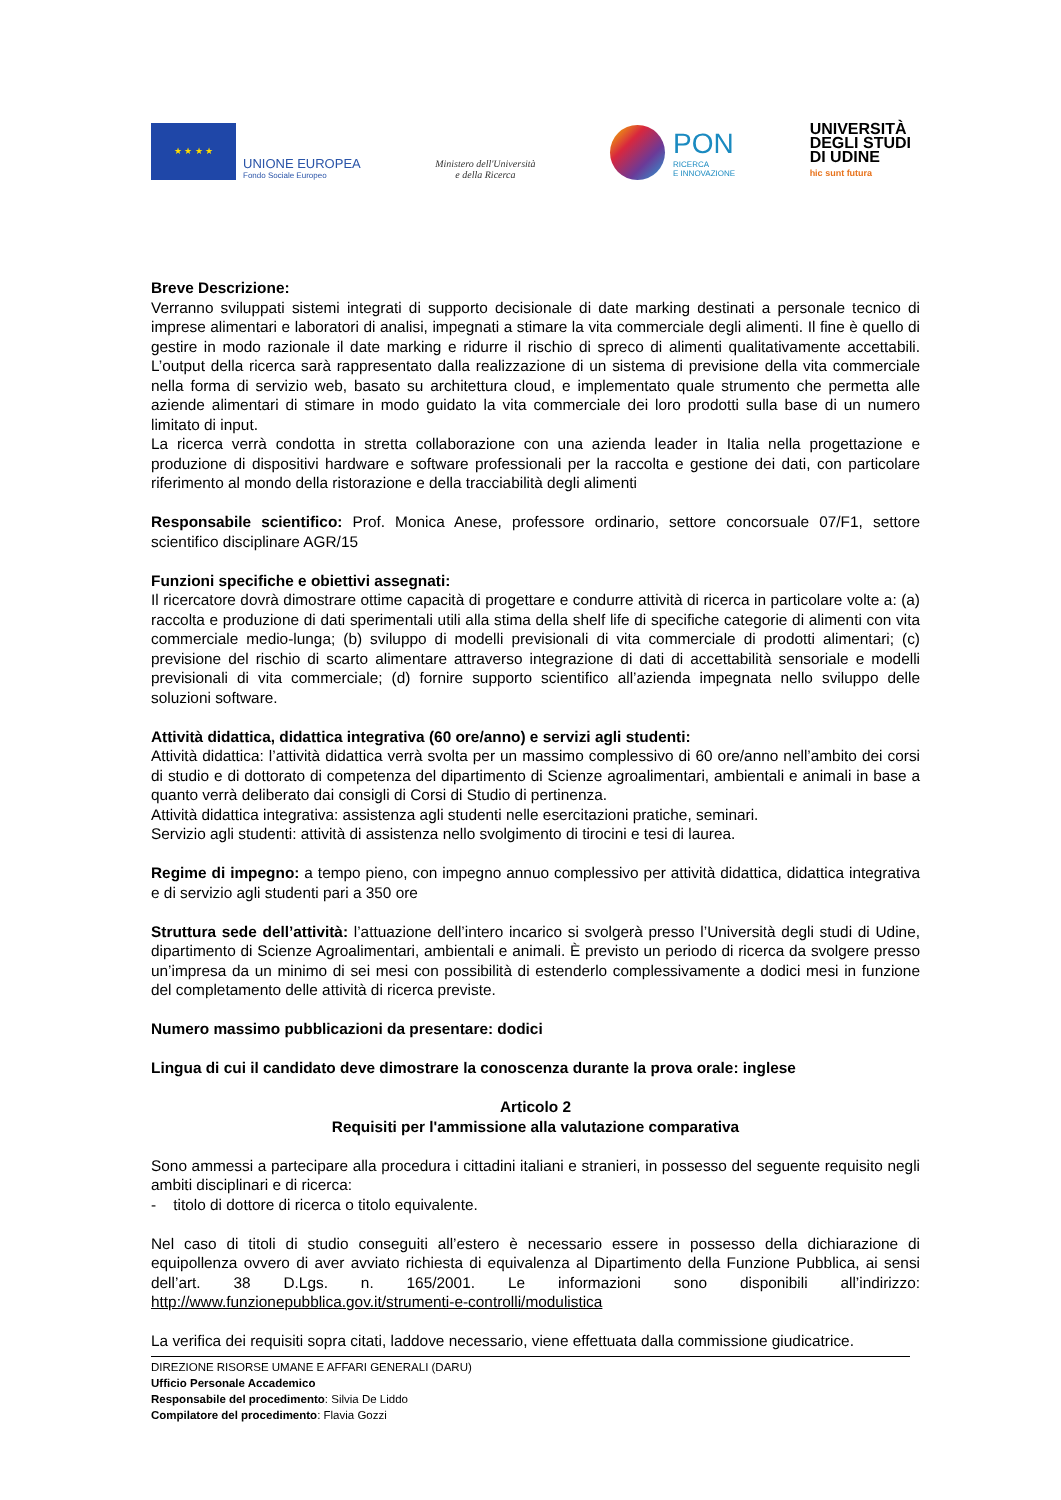★ ★ ★ ★
UNIONE EUROPEA
Fondo Sociale Europeo
Ministero dell'Università
e della Ricerca
PON
RICERCA
E INNOVAZIONE
UNIVERSITÀ
DEGLI STUDI
DI UDINE
hic sunt futura
Breve Descrizione:
Verranno sviluppati sistemi integrati di supporto decisionale di date marking destinati a personale tecnico di imprese alimentari e laboratori di analisi, impegnati a stimare la vita commerciale degli alimenti. Il fine è quello di gestire in modo razionale il date marking e ridurre il rischio di spreco di alimenti qualitativamente accettabili. L’output della ricerca sarà rappresentato dalla realizzazione di un sistema di previsione della vita commerciale nella forma di servizio web, basato su architettura cloud, e implementato quale strumento che permetta alle aziende alimentari di stimare in modo guidato la vita commerciale dei loro prodotti sulla base di un numero limitato di input.
La ricerca verrà condotta in stretta collaborazione con una azienda leader in Italia nella progettazione e produzione di dispositivi hardware e software professionali per la raccolta e gestione dei dati, con particolare riferimento al mondo della ristorazione e della tracciabilità degli alimenti
Responsabile scientifico: Prof. Monica Anese, professore ordinario, settore concorsuale 07/F1, settore scientifico disciplinare AGR/15
Funzioni specifiche e obiettivi assegnati:
Il ricercatore dovrà dimostrare ottime capacità di progettare e condurre attività di ricerca in particolare volte a: (a) raccolta e produzione di dati sperimentali utili alla stima della shelf life di specifiche categorie di alimenti con vita commerciale medio-lunga; (b) sviluppo di modelli previsionali di vita commerciale di prodotti alimentari; (c) previsione del rischio di scarto alimentare attraverso integrazione di dati di accettabilità sensoriale e modelli previsionali di vita commerciale; (d) fornire supporto scientifico all’azienda impegnata nello sviluppo delle soluzioni software.
Attività didattica, didattica integrativa (60 ore/anno) e servizi agli studenti:
Attività didattica: l’attività didattica verrà svolta per un massimo complessivo di 60 ore/anno nell’ambito dei corsi di studio e di dottorato di competenza del dipartimento di Scienze agroalimentari, ambientali e animali in base a quanto verrà deliberato dai consigli di Corsi di Studio di pertinenza.
Attività didattica integrativa: assistenza agli studenti nelle esercitazioni pratiche, seminari.
Servizio agli studenti: attività di assistenza nello svolgimento di tirocini e tesi di laurea.
Regime di impegno: a tempo pieno, con impegno annuo complessivo per attività didattica, didattica integrativa e di servizio agli studenti pari a 350 ore
Struttura sede dell’attività: l’attuazione dell’intero incarico si svolgerà presso l’Università degli studi di Udine, dipartimento di Scienze Agroalimentari, ambientali e animali. È previsto un periodo di ricerca da svolgere presso un’impresa da un minimo di sei mesi con possibilità di estenderlo complessivamente a dodici mesi in funzione del completamento delle attività di ricerca previste.
Numero massimo pubblicazioni da presentare: dodici
Lingua di cui il candidato deve dimostrare la conoscenza durante la prova orale: inglese
Articolo 2
Requisiti per l'ammissione alla valutazione comparativa
Sono ammessi a partecipare alla procedura i cittadini italiani e stranieri, in possesso del seguente requisito negli ambiti disciplinari e di ricerca:
- titolo di dottore di ricerca o titolo equivalente.
Nel caso di titoli di studio conseguiti all’estero è necessario essere in possesso della dichiarazione di equipollenza ovvero di aver avviato richiesta di equivalenza al Dipartimento della Funzione Pubblica, ai sensi dell’art. 38 D.Lgs. n. 165/2001. Le informazioni sono disponibili all’indirizzo: http://www.funzionepubblica.gov.it/strumenti-e-controlli/modulistica
La verifica dei requisiti sopra citati, laddove necessario, viene effettuata dalla commissione giudicatrice.
DIREZIONE RISORSE UMANE E AFFARI GENERALI (DARU)
Ufficio Personale Accademico
Responsabile del procedimento: Silvia De Liddo
Compilatore del procedimento: Flavia Gozzi